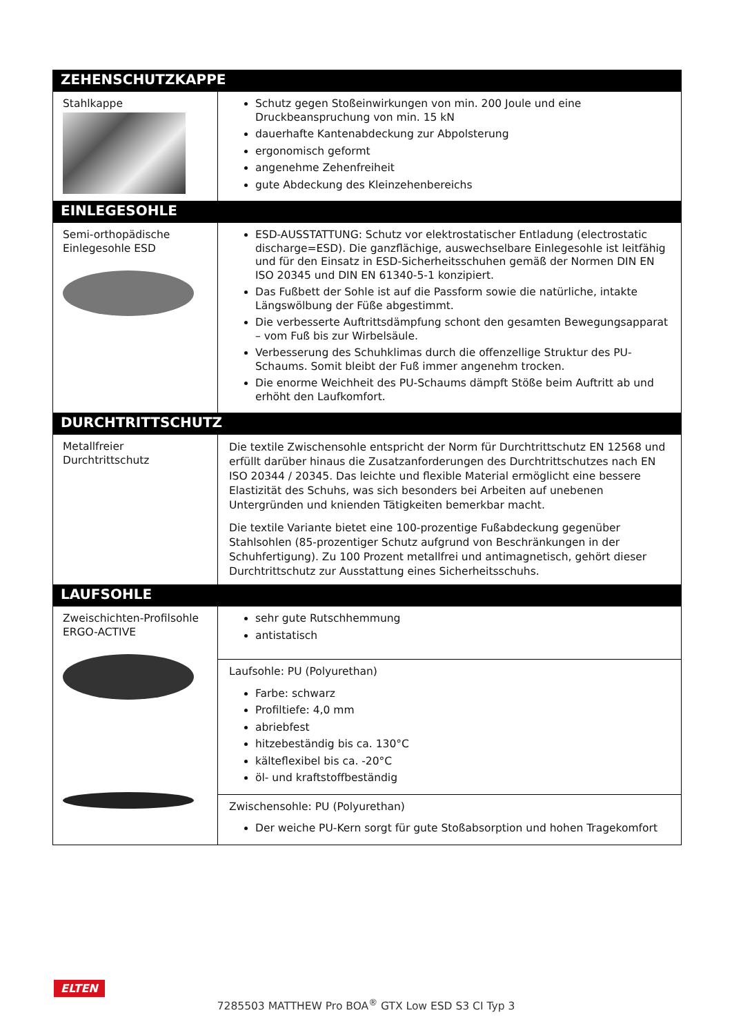| ZEHENSCHUTZKAPPE | |
| --- | --- |
| Stahlkappe | Schutz gegen Stoßeinwirkungen von min. 200 Joule und eine Druckbeanspruchung von min. 15 kN dauerhafte Kantenabdeckung zur Abpolsterung ergonomisch geformt angenehme Zehenfreiheit gute Abdeckung des Kleinzehenbereichs |
| EINLEGESOHLE | |
| Semi-orthopädische Einlegesohle ESD | ESD-AUSSTATTUNG: Schutz vor elektrostatischer Entladung (electrostatic discharge=ESD). Die ganzflächige, auswechselbare Einlegesohle ist leitfähig und für den Einsatz in ESD-Sicherheitsschuhen gemäß der Normen DIN EN ISO 20345 und DIN EN 61340-5-1 konzipiert. Das Fußbett der Sohle ist auf die Passform sowie die natürliche, intakte Längswölbung der Füße abgestimmt. Die verbesserte Auftrittsdämpfung schont den gesamten Bewegungsapparat – vom Fuß bis zur Wirbelsäule. Verbesserung des Schuhklimas durch die offenzellige Struktur des PU-Schaums. Somit bleibt der Fuß immer angenehm trocken. Die enorme Weichheit des PU-Schaums dämpft Stöße beim Auftritt ab und erhöht den Laufkomfort. |
| DURCHTRITTSCHUTZ | |
| Metallfreier Durchtrittschutz | Die textile Zwischensohle entspricht der Norm für Durchtrittschutz EN 12568 und erfüllt darüber hinaus die Zusatzanforderungen des Durchtrittschutzes nach EN ISO 20344 / 20345. Das leichte und flexible Material ermöglicht eine bessere Elastizität des Schuhs, was sich besonders bei Arbeiten auf unebenen Untergründen und knienden Tätigkeiten bemerkbar macht. Die textile Variante bietet eine 100-prozentige Fußabdeckung gegenüber Stahlsohlen (85-prozentiger Schutz aufgrund von Beschränkungen in der Schuhfertigung). Zu 100 Prozent metallfrei und antimagnetisch, gehört dieser Durchtrittschutz zur Ausstattung eines Sicherheitsschuhs. |
| LAUFSOHLE | |
| Zweischichten-Profilsohle ERGO-ACTIVE | sehr gute Rutschhemmung antistatisch |
| | Laufsohle: PU (Polyurethan) Farbe: schwarz Profiltiefe: 4,0 mm abriebfest hitzebeständig bis ca. 130°C kälteflexibel bis ca. -20°C öl- und kraftstoffbeständig |
| | Zwischensohle: PU (Polyurethan) Der weiche PU-Kern sorgt für gute Stoßabsorption und hohen Tragekomfort |
ELTEN
7285503 MATTHEW Pro BOA<sup>®</sup> GTX Low ESD S3 CI Typ 3